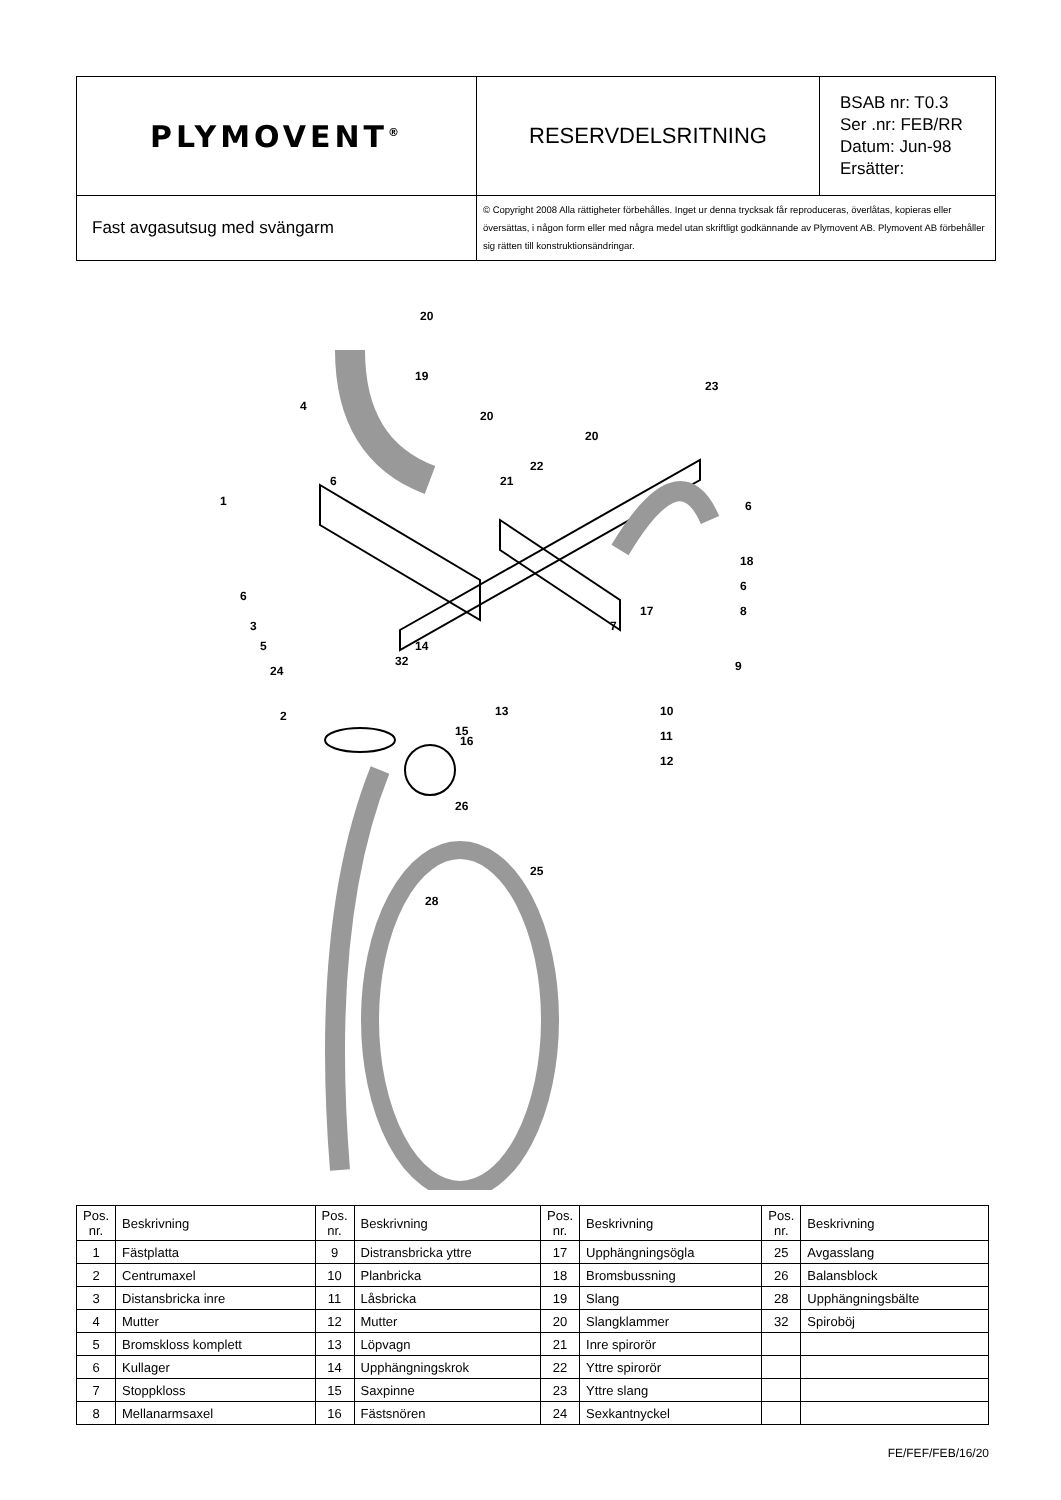| PLYMOVENT<sup>®</sup> | RESERVDELSRITNING | BSAB nr: T0.3 Ser .nr: FEB/RR Datum: Jun-98 Ersätter: |
| Fast avgasutsug med svängarm | © Copyright 2008 Alla rättigheter förbehålles. Inget ur denna trycksak får reproduceras, överlåtas, kopieras eller översättas, i någon form eller med några medel utan skriftligt godkännande av Plymovent AB. Plymovent AB förbehåller sig rätten till konstruktionsändringar. | |
20
19
4
20
23
20
6
22
21
1
6
18
6
6
17
8
3
7
5
14
32
24
9
2
13
10
15
11
16
12
26
25
28
| Pos. nr. | Beskrivning | Pos. nr. | Beskrivning | Pos. nr. | Beskrivning | Pos. nr. | Beskrivning |
| --- | --- | --- | --- | --- | --- | --- | --- |
| 1 | Fästplatta | 9 | Distransbricka yttre | 17 | Upphängningsögla | 25 | Avgasslang |
| 2 | Centrumaxel | 10 | Planbricka | 18 | Bromsbussning | 26 | Balansblock |
| 3 | Distansbricka inre | 11 | Låsbricka | 19 | Slang | 28 | Upphängningsbälte |
| 4 | Mutter | 12 | Mutter | 20 | Slangklammer | 32 | Spiroböj |
| 5 | Bromskloss komplett | 13 | Löpvagn | 21 | Inre spirorör | | |
| 6 | Kullager | 14 | Upphängningskrok | 22 | Yttre spirorör | | |
| 7 | Stoppkloss | 15 | Saxpinne | 23 | Yttre slang | | |
| 8 | Mellanarmsaxel | 16 | Fästsnören | 24 | Sexkantnyckel | | |
FE/FEF/FEB/16/20